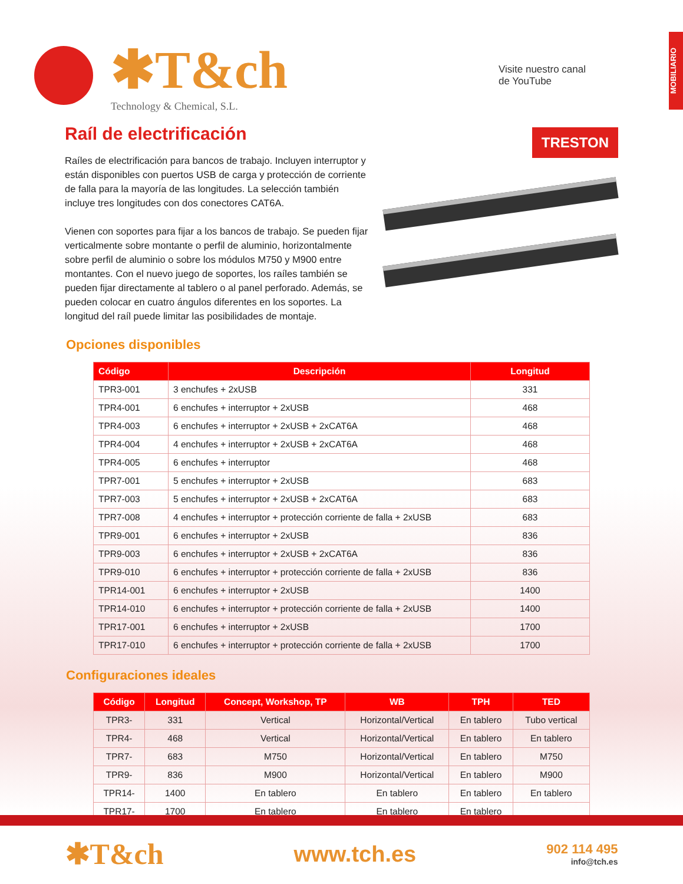MOBILIARIO
✱T&ch
Technology & Chemical, S.L.
Visite nuestro canal
de YouTube
Raíl de electrificación
Raíles de electrificación para bancos de trabajo. Incluyen interruptor y están disponibles con puertos USB de carga y protección de corriente de falla para la mayoría de las longitudes. La selección también incluye tres longitudes con dos conectores CAT6A.
Vienen con soportes para fijar a los bancos de trabajo. Se pueden fijar verticalmente sobre montante o perfil de aluminio, horizontalmente sobre perfil de aluminio o sobre los módulos M750 y M900 entre montantes. Con el nuevo juego de soportes, los raíles también se pueden fijar directamente al tablero o al panel perforado. Además, se pueden colocar en cuatro ángulos diferentes en los soportes. La longitud del raíl puede limitar las posibilidades de montaje.
TRESTON
Opciones disponibles
| Código | Descripción | Longitud |
| --- | --- | --- |
| TPR3-001 | 3 enchufes + 2xUSB | 331 |
| TPR4-001 | 6 enchufes + interruptor + 2xUSB | 468 |
| TPR4-003 | 6 enchufes + interruptor + 2xUSB + 2xCAT6A | 468 |
| TPR4-004 | 4 enchufes + interruptor + 2xUSB + 2xCAT6A | 468 |
| TPR4-005 | 6 enchufes + interruptor | 468 |
| TPR7-001 | 5 enchufes + interruptor + 2xUSB | 683 |
| TPR7-003 | 5 enchufes + interruptor + 2xUSB + 2xCAT6A | 683 |
| TPR7-008 | 4 enchufes + interruptor + protección corriente de falla + 2xUSB | 683 |
| TPR9-001 | 6 enchufes + interruptor + 2xUSB | 836 |
| TPR9-003 | 6 enchufes + interruptor + 2xUSB + 2xCAT6A | 836 |
| TPR9-010 | 6 enchufes + interruptor + protección corriente de falla + 2xUSB | 836 |
| TPR14-001 | 6 enchufes + interruptor + 2xUSB | 1400 |
| TPR14-010 | 6 enchufes + interruptor + protección corriente de falla + 2xUSB | 1400 |
| TPR17-001 | 6 enchufes + interruptor + 2xUSB | 1700 |
| TPR17-010 | 6 enchufes + interruptor + protección corriente de falla + 2xUSB | 1700 |
Configuraciones ideales
| Código | Longitud | Concept, Workshop, TP | WB | TPH | TED |
| --- | --- | --- | --- | --- | --- |
| TPR3- | 331 | Vertical | Horizontal/Vertical | En tablero | Tubo vertical |
| TPR4- | 468 | Vertical | Horizontal/Vertical | En tablero | En tablero |
| TPR7- | 683 | M750 | Horizontal/Vertical | En tablero | M750 |
| TPR9- | 836 | M900 | Horizontal/Vertical | En tablero | M900 |
| TPR14- | 1400 | En tablero | En tablero | En tablero | En tablero |
| TPR17- | 1700 | En tablero | En tablero | En tablero | |
✱T&ch
www.tch.es
902 114 495
info@tch.es